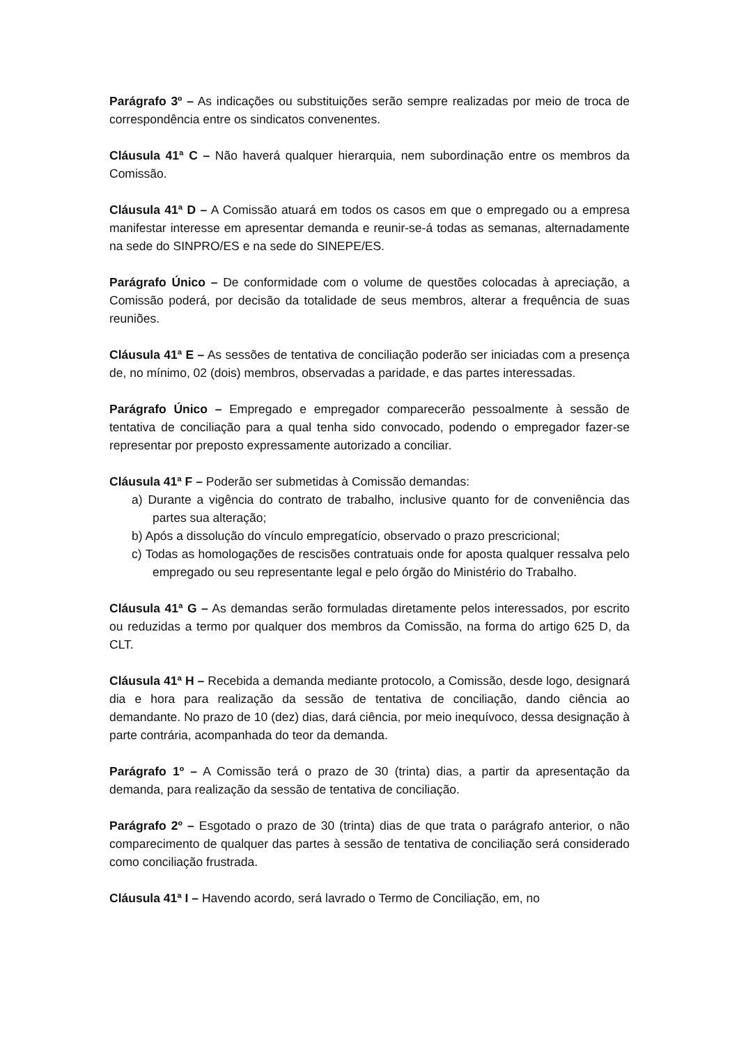Parágrafo 3º – As indicações ou substituições serão sempre realizadas por meio de troca de correspondência entre os sindicatos convenentes.
Cláusula 41ª C – Não haverá qualquer hierarquia, nem subordinação entre os membros da Comissão.
Cláusula 41ª D – A Comissão atuará em todos os casos em que o empregado ou a empresa manifestar interesse em apresentar demanda e reunir-se-á todas as semanas, alternadamente na sede do SINPRO/ES e na sede do SINEPE/ES.
Parágrafo Único – De conformidade com o volume de questões colocadas à apreciação, a Comissão poderá, por decisão da totalidade de seus membros, alterar a frequência de suas reuniões.
Cláusula 41ª E – As sessões de tentativa de conciliação poderão ser iniciadas com a presença de, no mínimo, 02 (dois) membros, observadas a paridade, e das partes interessadas.
Parágrafo Único – Empregado e empregador comparecerão pessoalmente à sessão de tentativa de conciliação para a qual tenha sido convocado, podendo o empregador fazer-se representar por preposto expressamente autorizado a conciliar.
Cláusula 41ª F – Poderão ser submetidas à Comissão demandas:
a) Durante a vigência do contrato de trabalho, inclusive quanto for de conveniência das partes sua alteração;
b) Após a dissolução do vínculo empregatício, observado o prazo prescricional;
c) Todas as homologações de rescisões contratuais onde for aposta qualquer ressalva pelo empregado ou seu representante legal e pelo órgão do Ministério do Trabalho.
Cláusula 41ª G – As demandas serão formuladas diretamente pelos interessados, por escrito ou reduzidas a termo por qualquer dos membros da Comissão, na forma do artigo 625 D, da CLT.
Cláusula 41ª H – Recebida a demanda mediante protocolo, a Comissão, desde logo, designará dia e hora para realização da sessão de tentativa de conciliação, dando ciência ao demandante. No prazo de 10 (dez) dias, dará ciência, por meio inequívoco, dessa designação à parte contrária, acompanhada do teor da demanda.
Parágrafo 1º – A Comissão terá o prazo de 30 (trinta) dias, a partir da apresentação da demanda, para realização da sessão de tentativa de conciliação.
Parágrafo 2º – Esgotado o prazo de 30 (trinta) dias de que trata o parágrafo anterior, o não comparecimento de qualquer das partes à sessão de tentativa de conciliação será considerado como conciliação frustrada.
Cláusula 41ª I – Havendo acordo, será lavrado o Termo de Conciliação, em, no